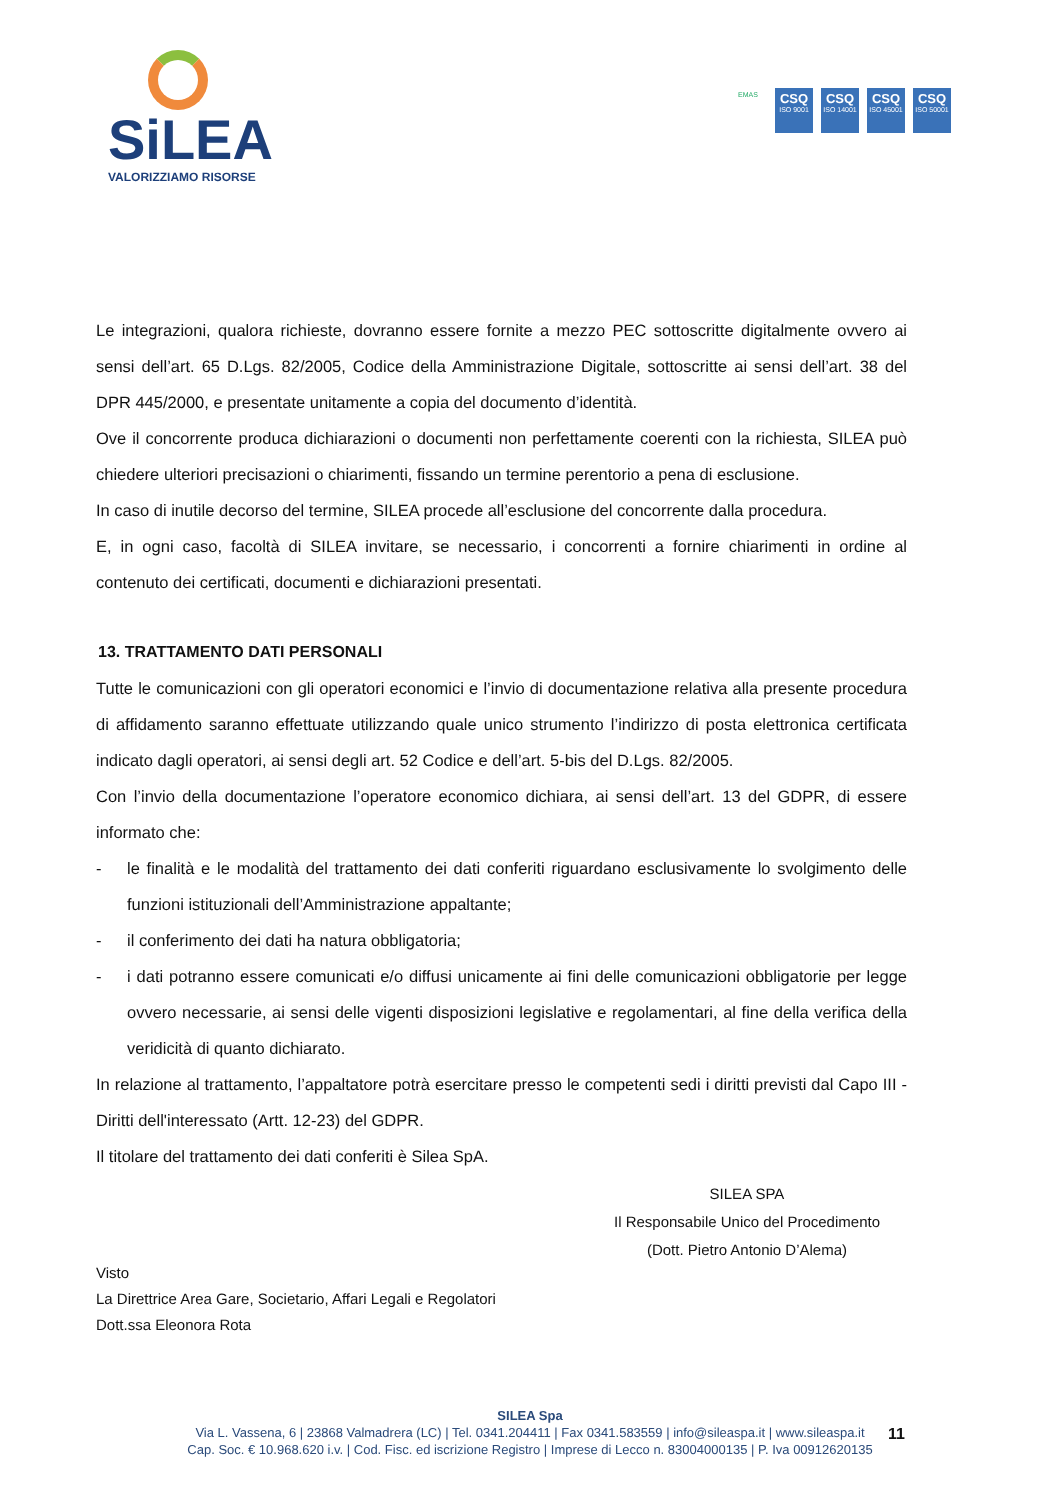SiLEA
VALORIZZIAMO RISORSE
EMAS
CSQ
ISO 9001
CSQ
ISO 14001
CSQ
ISO 45001
CSQ
ISO 50001
Le integrazioni, qualora richieste, dovranno essere fornite a mezzo PEC sottoscritte digitalmente ovvero ai sensi dell’art. 65 D.Lgs. 82/2005, Codice della Amministrazione Digitale, sottoscritte ai sensi dell’art. 38 del DPR 445/2000, e presentate unitamente a copia del documento d’identità.
Ove il concorrente produca dichiarazioni o documenti non perfettamente coerenti con la richiesta, SILEA può chiedere ulteriori precisazioni o chiarimenti, fissando un termine perentorio a pena di esclusione.
In caso di inutile decorso del termine, SILEA procede all’esclusione del concorrente dalla procedura.
E, in ogni caso, facoltà di SILEA invitare, se necessario, i concorrenti a fornire chiarimenti in ordine al contenuto dei certificati, documenti e dichiarazioni presentati.
13. TRATTAMENTO DATI PERSONALI
Tutte le comunicazioni con gli operatori economici e l’invio di documentazione relativa alla presente procedura di affidamento saranno effettuate utilizzando quale unico strumento l’indirizzo di posta elettronica certificata indicato dagli operatori, ai sensi degli art. 52 Codice e dell’art. 5-bis del D.Lgs. 82/2005.
Con l’invio della documentazione l’operatore economico dichiara, ai sensi dell’art. 13 del GDPR, di essere informato che:
- le finalità e le modalità del trattamento dei dati conferiti riguardano esclusivamente lo svolgimento delle funzioni istituzionali dell’Amministrazione appaltante;
- il conferimento dei dati ha natura obbligatoria;
- i dati potranno essere comunicati e/o diffusi unicamente ai fini delle comunicazioni obbligatorie per legge ovvero necessarie, ai sensi delle vigenti disposizioni legislative e regolamentari, al fine della verifica della veridicità di quanto dichiarato.
In relazione al trattamento, l’appaltatore potrà esercitare presso le competenti sedi i diritti previsti dal Capo III - Diritti dell'interessato (Artt. 12-23) del GDPR.
Il titolare del trattamento dei dati conferiti è Silea SpA.
Visto
La Direttrice Area Gare, Societario, Affari Legali e Regolatori
Dott.ssa Eleonora Rota
SILEA SPA
Il Responsabile Unico del Procedimento
(Dott. Pietro Antonio D’Alema)
SILEA Spa
Via L. Vassena, 6 | 23868 Valmadrera (LC) | Tel. 0341.204411 | Fax 0341.583559 | info@sileaspa.it | www.sileaspa.it
Cap. Soc. € 10.968.620 i.v. | Cod. Fisc. ed iscrizione Registro | Imprese di Lecco n. 83004000135 | P. Iva 00912620135
11